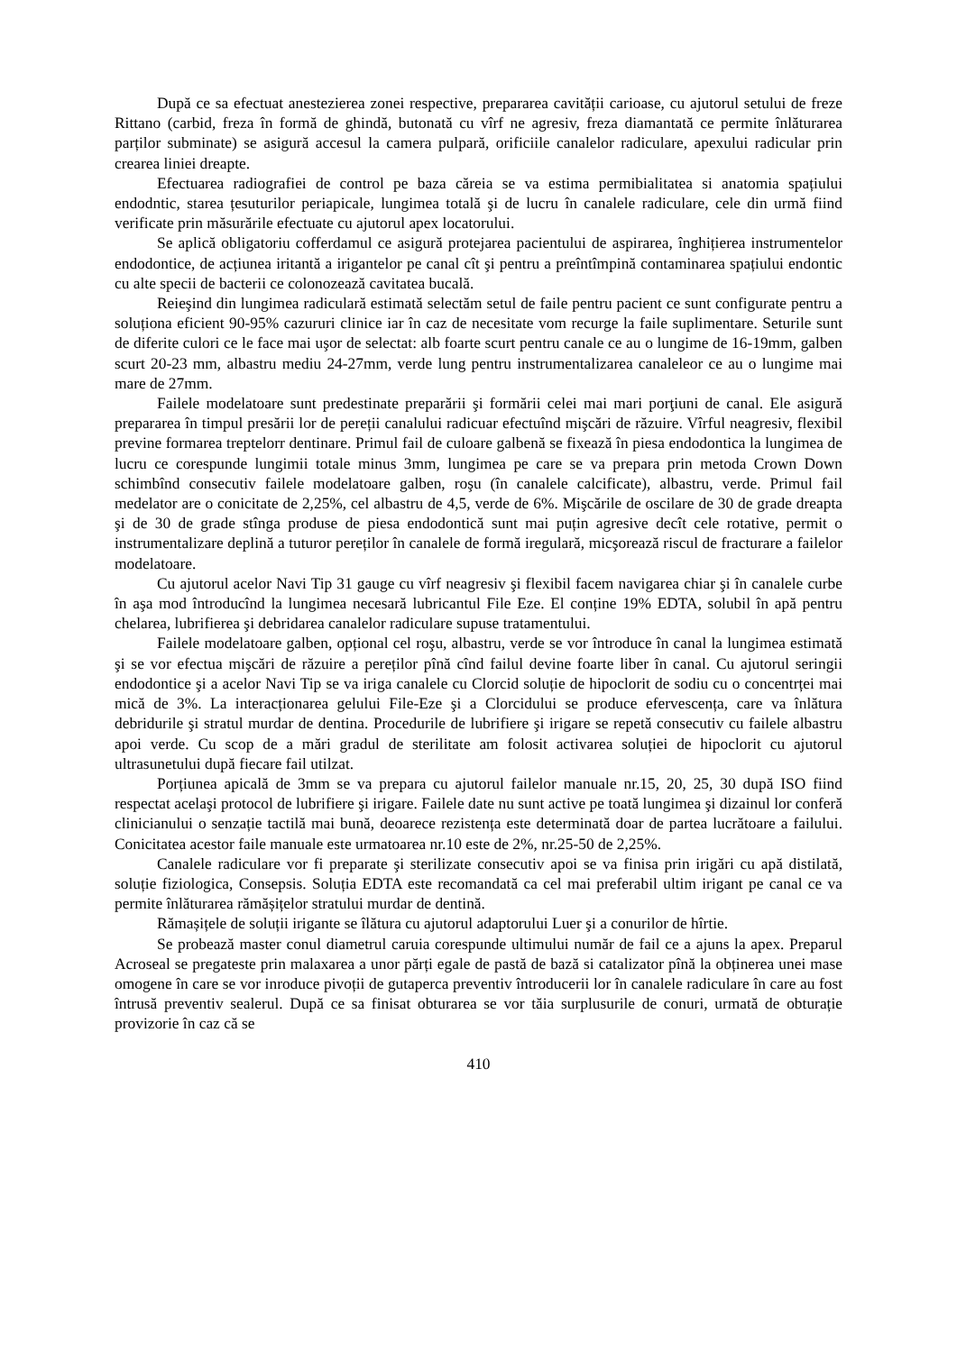După ce sa efectuat anestezierea zonei respective, prepararea cavității carioase, cu ajutorul setului de freze Rittano (carbid, freza în formă de ghindă, butonată cu vîrf ne agresiv, freza diamantată ce permite înlăturarea parților subminate) se asigură accesul la camera pulpară, orificiile canalelor radiculare, apexului radicular prin crearea liniei dreapte.
Efectuarea radiografiei de control pe baza căreia se va estima permibialitatea si anatomia spațiului endodntic, starea țesuturilor periapicale, lungimea totală şi de lucru în canalele radiculare, cele din urmă fiind verificate prin măsurările efectuate cu ajutorul apex locatorului.
Se aplică obligatoriu cofferdamul ce asigură protejarea pacientului de aspirarea, înghițierea instrumentelor endodontice, de acțiunea iritantă a irigantelor pe canal cît şi pentru a preîntîmpină contaminarea spațiului endontic cu alte specii de bacterii ce colonozează cavitatea bucală.
Reieşind din lungimea radiculară estimată selectăm setul de faile pentru pacient ce sunt configurate pentru a soluționa eficient 90-95% cazururi clinice iar în caz de necesitate vom recurge la faile suplimentare. Seturile sunt de diferite culori ce le face mai uşor de selectat: alb foarte scurt pentru canale ce au o lungime de 16-19mm, galben scurt 20-23 mm, albastru mediu 24-27mm, verde lung pentru instrumentalizarea canaleleor ce au o lungime mai mare de 27mm.
Failele modelatoare sunt predestinate preparării şi formării celei mai mari porţiuni de canal. Ele asigură prepararea în timpul presării lor de pereții canalului radicuar efectuînd mişcări de răzuire. Vîrful neagresiv, flexibil previne formarea treptelorr dentinare. Primul fail de culoare galbenă se fixează în piesa endodontica la lungimea de lucru ce corespunde lungimii totale minus 3mm, lungimea pe care se va prepara prin metoda Crown Down schimbînd consecutiv failele modelatoare galben, roşu (în canalele calcificate), albastru, verde. Primul fail medelator are o conicitate de 2,25%, cel albastru de 4,5, verde de 6%. Mişcările de oscilare de 30 de grade dreapta şi de 30 de grade stînga produse de piesa endodontică sunt mai puțin agresive decît cele rotative, permit o instrumentalizare deplină a tuturor pereților în canalele de formă iregulară, micşorează riscul de fracturare a failelor modelatoare.
Cu ajutorul acelor Navi Tip 31 gauge cu vîrf neagresiv şi flexibil facem navigarea chiar şi în canalele curbe în aşa mod întroducînd la lungimea necesară lubricantul File Eze. El conține 19% EDTA, solubil în apă pentru chelarea, lubrifierea şi debridarea canalelor radiculare supuse tratamentului.
Failele modelatoare galben, opțional cel roşu, albastru, verde se vor întroduce în canal la lungimea estimată şi se vor efectua mişcări de răzuire a pereților pînă cînd failul devine foarte liber în canal. Cu ajutorul seringii endodontice şi a acelor Navi Tip se va iriga canalele cu Clorcid soluție de hipoclorit de sodiu cu o concentrței mai mică de 3%. La interacționarea gelului File-Eze şi a Clorcidului se produce efervescența, care va înlătura debridurile şi stratul murdar de dentina. Procedurile de lubrifiere şi irigare se repetă consecutiv cu failele albastru apoi verde. Cu scop de a mări gradul de sterilitate am folosit activarea soluției de hipoclorit cu ajutorul ultrasunetului după fiecare fail utilzat.
Porțiunea apicală de 3mm se va prepara cu ajutorul failelor manuale nr.15, 20, 25, 30 după ISO fiind respectat acelaşi protocol de lubrifiere şi irigare. Failele date nu sunt active pe toată lungimea şi dizainul lor conferă clinicianului o senzație tactilă mai bună, deoarece rezistența este determinată doar de partea lucrătoare a failului. Conicitatea acestor faile manuale este urmatoarea nr.10 este de 2%, nr.25-50 de 2,25%.
Canalele radiculare vor fi preparate şi sterilizate consecutiv apoi se va finisa prin irigări cu apă distilată, soluție fiziologica, Consepsis. Soluția EDTA este recomandată ca cel mai preferabil ultim irigant pe canal ce va permite înlăturarea rămășițelor stratului murdar de dentină.
Rămașițele de soluții irigante se îlătura cu ajutorul adaptorului Luer şi a conurilor de hîrtie.
Se probează master conul diametrul caruia corespunde ultimului număr de fail ce a ajuns la apex. Preparul Acroseal se pregateste prin malaxarea a unor părți egale de pastă de bază si catalizator pînă la obținerea unei mase omogene în care se vor inroduce pivoții de gutaperca preventiv întroducerii lor în canalele radiculare în care au fost întrusă preventiv sealerul. După ce sa finisat obturarea se vor tăia surplusurile de conuri, urmată de obturație provizorie în caz că se
410